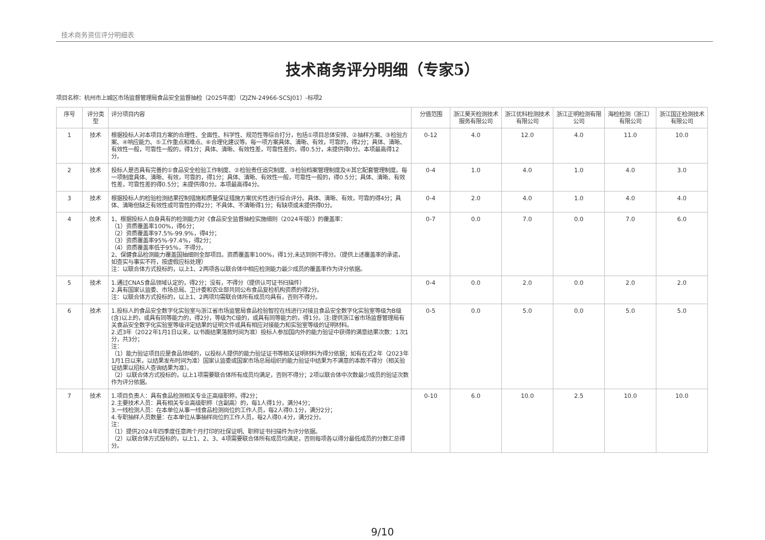技术商务资信评分明细表
技术商务评分明细（专家5）
项目名称：杭州市上城区市场监督管理局食品安全监督抽检（2025年度）（ZJZN-24966-SCSJ01）-标项2
| 序号 | 评分类型 | 评分项目内容 | 分值范围 | 浙江昊天检测技术服务有限公司 | 浙江优科检测技术有限公司 | 浙江正明检测有限公司 | 海检检测（浙江）有限公司 | 浙江国正检测技术有限公司 |
| --- | --- | --- | --- | --- | --- | --- | --- | --- |
| 1 | 技术 | 根据投标人对本项目方案的合理性、全面性、科学性、规范性等综合打分，包括①项目总体安排、②抽样方案、③检验方案、④响应能力、⑤工作重点和难点、⑥合理化建议等。每一项方案具体、清晰、有效，可靠的，得2分；具体、清晰、有效性一般，可靠性一般的，得1分；具体、清晰、有效性差，可靠性差的，得0.5分，未提供得0分。本项最高得12分。 | 0-12 | 4.0 | 12.0 | 4.0 | 11.0 | 10.0 |
| 2 | 技术 | 投标人是否具有完善的①食品安全检验工作制度、②检验责任追究制度、③检验档案管理制度及④其它配套管理制度。每一项制度具体、清晰、有效，可靠的，得1分；具体、清晰、有效性一般，可靠性一般的，得0.5分；具体、清晰、有效性差，可靠性差的得0.5分；未提供得0分。本项最高得4分。 | 0-4 | 1.0 | 4.0 | 1.0 | 4.0 | 3.0 |
| 3 | 技术 | 根据投标人的检验检测结果控制措施和质量保证措施方案优劣性进行综合评分。具体、清晰、有效，可靠的得4分；具体、清晰但缺乏有效性或可靠性的得2分；不具体、不清晰得1分；有缺项或未提供得0分。 | 0-4 | 2.0 | 4.0 | 1.0 | 4.0 | 4.0 |
| 4 | 技术 | 1、根据投标人自身具有的检测能力对《食品安全监督抽检实施细则（2024年版）》的覆盖率： （1）资质覆盖率100%，得6分； （2）资质覆盖率97.5%-99.9%，得4分； （3）资质覆盖率95%-97.4%，得2分； （4）资质覆盖率低于95%，不得分。 2、保健食品检测能力覆盖国抽细则全部项目。资质覆盖率100%，得1分,未达到则不得分。（提供上述覆盖率的承诺，如查实与事实不符，按虚假应标处理） 注：以联合体方式投标的，以上1、2两项各以联合体中相应检测能力最少成员的覆盖率作为评分依据。 | 0-7 | 0.0 | 7.0 | 0.0 | 7.0 | 6.0 |
| 5 | 技术 | 1.通过CNAS食品领域认定的，得2分；没有，不得分（提供认可证书扫描件） 2.具有国家认监委、市场总局、卫计委和农业部共同公布食品复检机构资质的得2分。 注：以联合体方式投标的，以上1、2两项均需联合体所有成员均具有，否则不得分。 | 0-4 | 0.0 | 2.0 | 0.0 | 2.0 | 2.0 |
| 6 | 技术 | 1.投标人的食品安全数字化实验室与浙江省市场监管局食品检验智控在线进行对接且食品安全数字化实验室等级为B级(含)以上的，或具有同等能力的，得2分，等级为C级的，或具有同等能力的，得1分。注:提供浙江省市场监督管理局有关食品安全数字化实验室等级评定结果的证明文件或具有相应对接能力和实验室等级的证明材料。 2.近3年（2022年1月1日以来，以书面结果落款时间为准）投标人参加国内外的能力验证中获得的满意结果次数：1次1分，共3分； 注： （1）能力验证项目应是食品领域的，以投标人提供的能力验证证书等相关证明材料为得分依据；如有在近2年（2023年1月1日以来，以结果发布时间为准）国家认监委或国家市场总局组织的能力验证中结果为不满意的本款不得分（相关验证结果以招标人查询结果为准）。 （2）以联合体方式投标的，以上1项需要联合体所有成员均满足，否则不得分；2项以联合体中次数最少成员的验证次数作为评分依据。 | 0-5 | 0.0 | 5.0 | 0.0 | 5.0 | 5.0 |
| 7 | 技术 | 1.项目负责人：具有食品检测相关专业正高级职称，得2分； 2.主要技术人员：具有相关专业高级职称（含副高）的，每1人得1分，满分4分； 3.一线检测人员：在本单位从事一线食品检测岗位的工作人员，每2人得0.1分，满分2分； 4.专职抽样人员数量：在本单位从事抽样岗位的工作人员，每2人得0.4分，满分2分。 注： （1）提供2024年四季度任意两个月打印的社保证明、职称证书扫描件为评分依据。 （2）以联合体方式投标的，以上1、2、3、4项需要联合体所有成员均满足，否则每项各以得分最低成员的分数汇总得分。 | 0-10 | 6.0 | 10.0 | 2.5 | 10.0 | 10.0 |
9/10